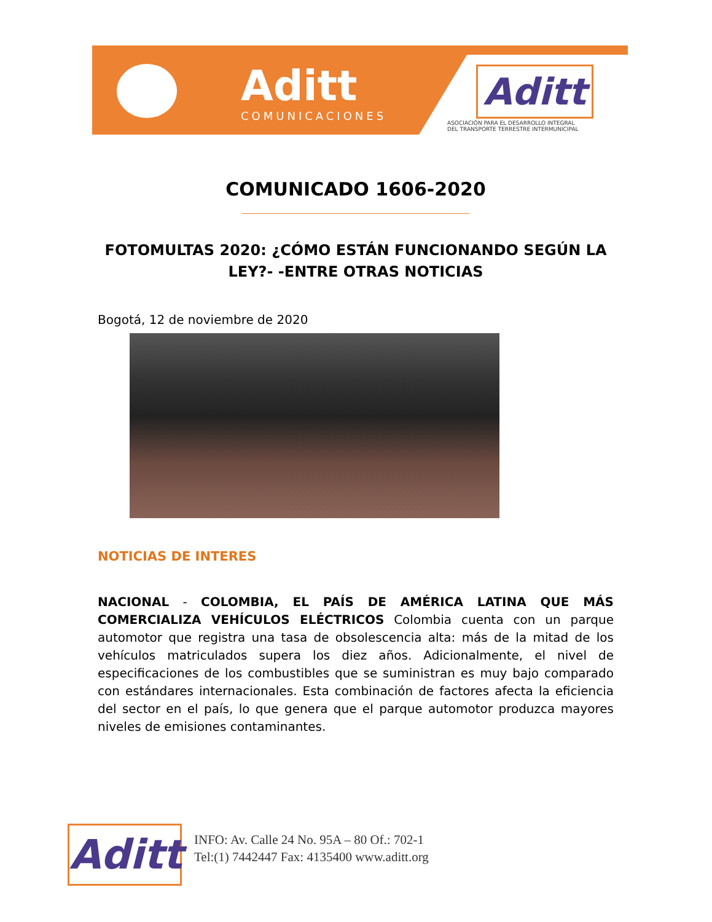Aditt
COMUNICACIONES
Aditt
ASOCIACIÓN PARA EL DESARROLLO INTEGRAL
DEL TRANSPORTE TERRESTRE INTERMUNICIPAL
COMUNICADO 1606-2020
FOTOMULTAS 2020: ¿CÓMO ESTÁN FUNCIONANDO SEGÚN LA LEY?- -ENTRE OTRAS NOTICIAS
Bogotá, 12 de noviembre de 2020
NOTICIAS DE INTERES
NACIONAL - COLOMBIA, EL PAÍS DE AMÉRICA LATINA QUE MÁS COMERCIALIZA VEHÍCULOS ELÉCTRICOS Colombia cuenta con un parque automotor que registra una tasa de obsolescencia alta: más de la mitad de los vehículos matriculados supera los diez años. Adicionalmente, el nivel de especificaciones de los combustibles que se suministran es muy bajo comparado con estándares internacionales. Esta combinación de factores afecta la eficiencia del sector en el país, lo que genera que el parque automotor produzca mayores niveles de emisiones contaminantes.
Aditt
INFO: Av. Calle 24 No. 95A – 80 Of.: 702-1
Tel:(1) 7442447 Fax: 4135400 www.aditt.org